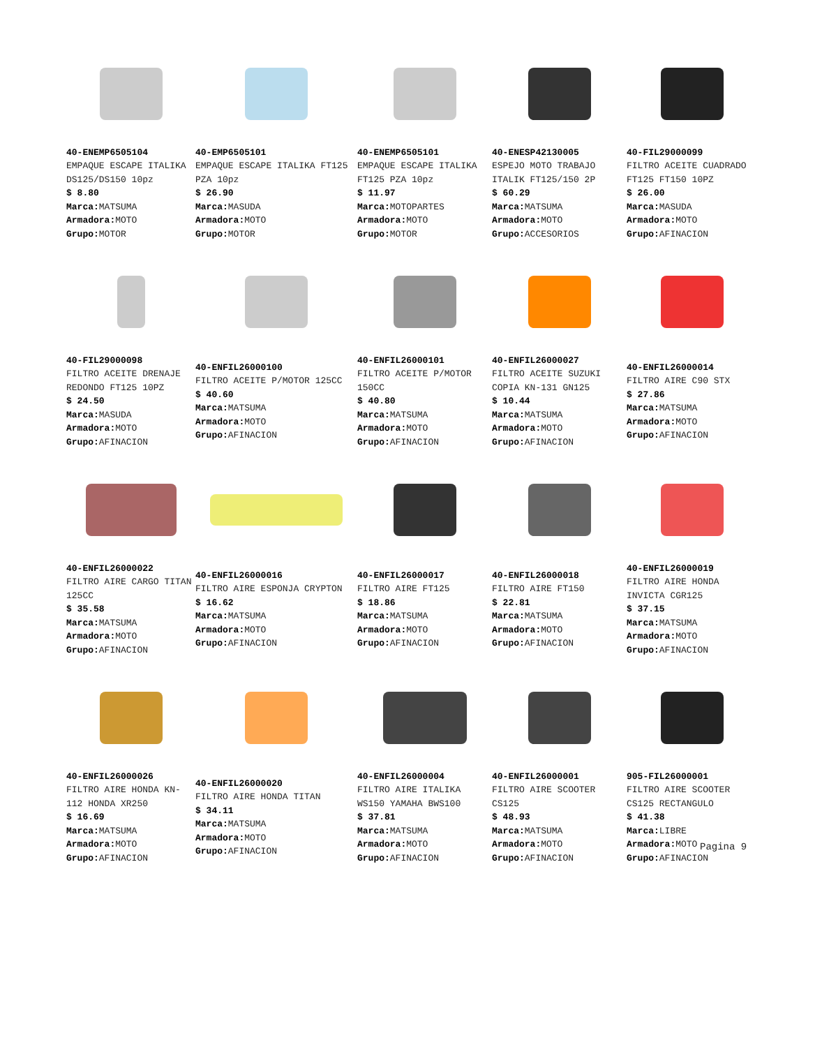40-ENEMP6505104
EMPAQUE ESCAPE ITALIKA DS125/DS150 10pz
$ 8.80
Marca: MATSUMA
Armadora: MOTO
Grupo: MOTOR
40-EMP6505101
EMPAQUE ESCAPE ITALIKA FT125 PZA 10pz
$ 26.90
Marca: MASUDA
Armadora: MOTO
Grupo: MOTOR
40-ENEMP6505101
EMPAQUE ESCAPE ITALIKA FT125 PZA 10pz
$ 11.97
Marca: MOTOPARTES
Armadora: MOTO
Grupo: MOTOR
40-ENESP42130005
ESPEJO MOTO TRABAJO ITALIK FT125/150 2P
$ 60.29
Marca: MATSUMA
Armadora: MOTO
Grupo: ACCESORIOS
40-FIL29000099
FILTRO ACEITE CUADRADO FT125 FT150 10PZ
$ 26.00
Marca: MASUDA
Armadora: MOTO
Grupo: AFINACION
40-FIL29000098
FILTRO ACEITE DRENAJE REDONDO FT125 10PZ
$ 24.50
Marca: MASUDA
Armadora: MOTO
Grupo: AFINACION
40-ENFIL26000100
FILTRO ACEITE P/MOTOR 125CC
$ 40.60
Marca: MATSUMA
Armadora: MOTO
Grupo: AFINACION
40-ENFIL26000101
FILTRO ACEITE P/MOTOR 150CC
$ 40.80
Marca: MATSUMA
Armadora: MOTO
Grupo: AFINACION
40-ENFIL26000027
FILTRO ACEITE SUZUKI COPIA KN-131 GN125
$ 10.44
Marca: MATSUMA
Armadora: MOTO
Grupo: AFINACION
40-ENFIL26000014
FILTRO AIRE C90 STX
$ 27.86
Marca: MATSUMA
Armadora: MOTO
Grupo: AFINACION
40-ENFIL26000022
FILTRO AIRE CARGO TITAN 125CC
$ 35.58
Marca: MATSUMA
Armadora: MOTO
Grupo: AFINACION
40-ENFIL26000016
FILTRO AIRE ESPONJA CRYPTON
$ 16.62
Marca: MATSUMA
Armadora: MOTO
Grupo: AFINACION
40-ENFIL26000017
FILTRO AIRE FT125
$ 18.86
Marca: MATSUMA
Armadora: MOTO
Grupo: AFINACION
40-ENFIL26000018
FILTRO AIRE FT150
$ 22.81
Marca: MATSUMA
Armadora: MOTO
Grupo: AFINACION
40-ENFIL26000019
FILTRO AIRE HONDA INVICTA CGR125
$ 37.15
Marca: MATSUMA
Armadora: MOTO
Grupo: AFINACION
40-ENFIL26000026
FILTRO AIRE HONDA KN-112 HONDA XR250
$ 16.69
Marca: MATSUMA
Armadora: MOTO
Grupo: AFINACION
40-ENFIL26000020
FILTRO AIRE HONDA TITAN
$ 34.11
Marca: MATSUMA
Armadora: MOTO
Grupo: AFINACION
40-ENFIL26000004
FILTRO AIRE ITALIKA WS150 YAMAHA BWS100
$ 37.81
Marca: MATSUMA
Armadora: MOTO
Grupo: AFINACION
40-ENFIL26000001
FILTRO AIRE SCOOTER CS125
$ 48.93
Marca: MATSUMA
Armadora: MOTO
Grupo: AFINACION
905-FIL26000001
FILTRO AIRE SCOOTER CS125 RECTANGULO
$ 41.38
Marca: LIBRE
Armadora: MOTO
Grupo: AFINACION
Pagina 9